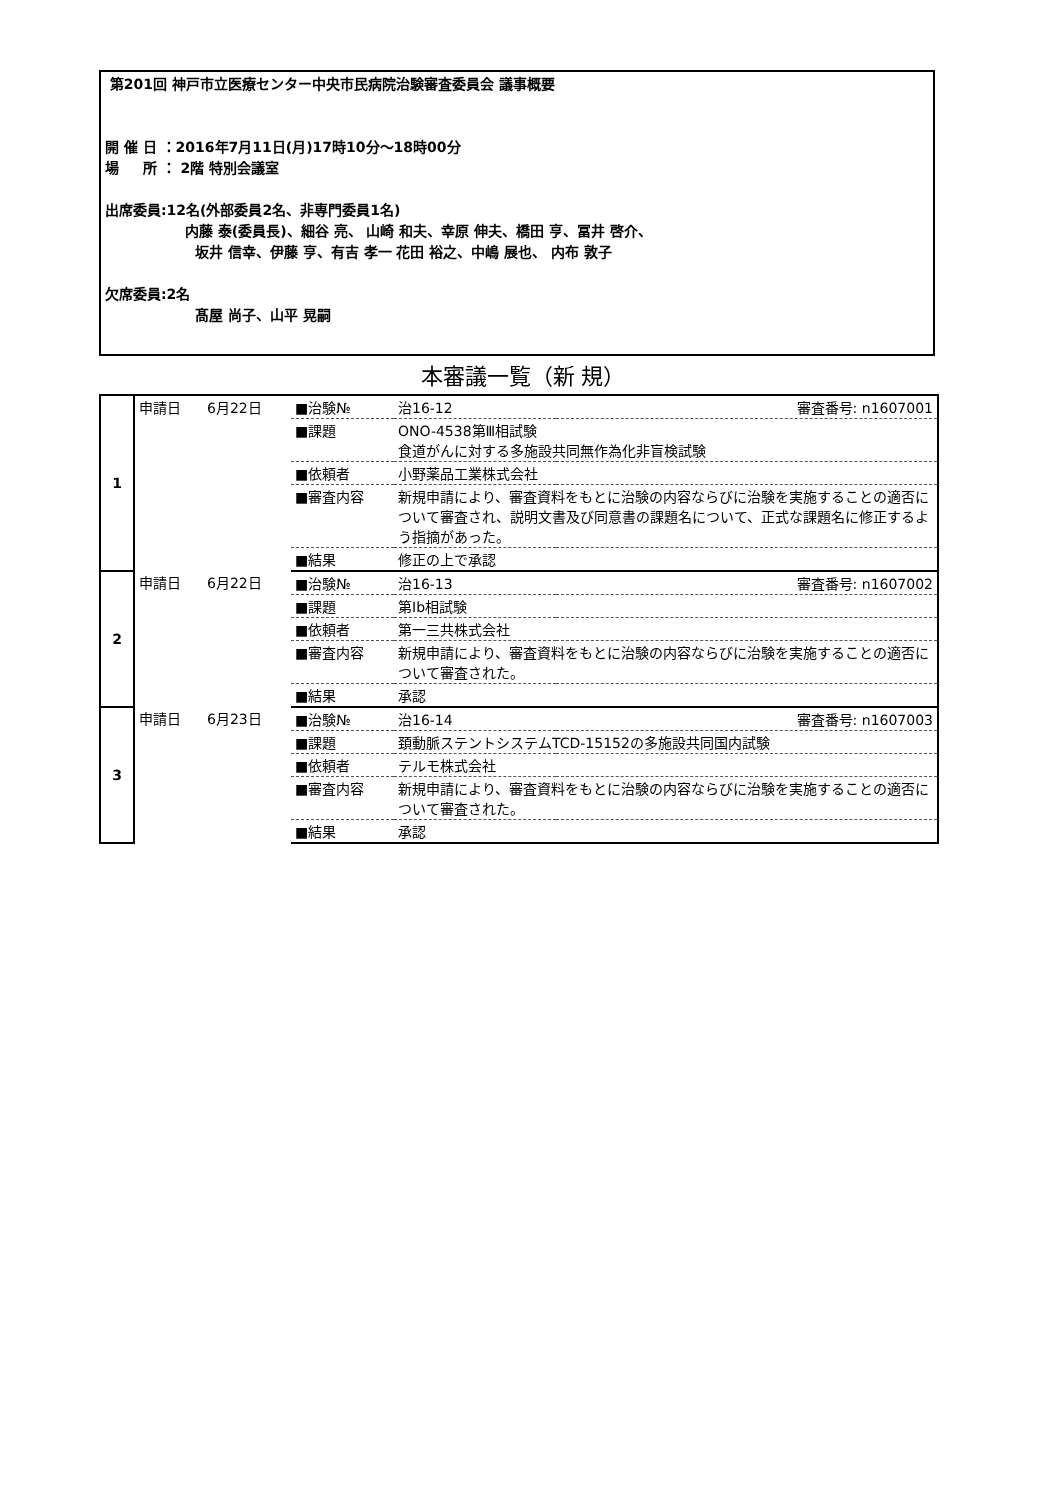第201回 神戸市立医療センター中央市民病院治験審査委員会 議事概要
開 催 日 ：2016年7月11日(月)17時10分～18時00分
場 　 所 ： 2階 特別会議室
出席委員:12名(外部委員2名、非専門委員1名)
内藤 泰(委員長)、細谷 亮、 山崎 和夫、幸原 伸夫、橋田 亨、冨井 啓介、
坂井 信幸、伊藤 亨、有吉 孝一 花田 裕之、中嶋 展也、 内布 敦子
欠席委員:2名
髙屋 尚子、山平 晃嗣
本審議一覧（新 規）
| 1 | 申請日 | 6月22日 | ■治験№ | 治16-12 | 審査番号: n1607001 |
| | | | ■課題 | ONO-4538第Ⅲ相試験 食道がんに対する多施設共同無作為化非盲検試験 | |
| | | | ■依頼者 | 小野薬品工業株式会社 | |
| | | | ■審査内容 | 新規申請により、審査資料をもとに治験の内容ならびに治験を実施することの適否について審査され、説明文書及び同意書の課題名について、正式な課題名に修正するよう指摘があった。 | |
| | | | ■結果 | 修正の上で承認 | |
| 2 | 申請日 | 6月22日 | ■治験№ | 治16-13 | 審査番号: n1607002 |
| | | | ■課題 | 第Ib相試験 | |
| | | | ■依頼者 | 第一三共株式会社 | |
| | | | ■審査内容 | 新規申請により、審査資料をもとに治験の内容ならびに治験を実施することの適否について審査された。 | |
| | | | ■結果 | 承認 | |
| 3 | 申請日 | 6月23日 | ■治験№ | 治16-14 | 審査番号: n1607003 |
| | | | ■課題 | 頚動脈ステントシステムTCD-15152の多施設共同国内試験 | |
| | | | ■依頼者 | テルモ株式会社 | |
| | | | ■審査内容 | 新規申請により、審査資料をもとに治験の内容ならびに治験を実施することの適否について審査された。 | |
| | | | ■結果 | 承認 | |